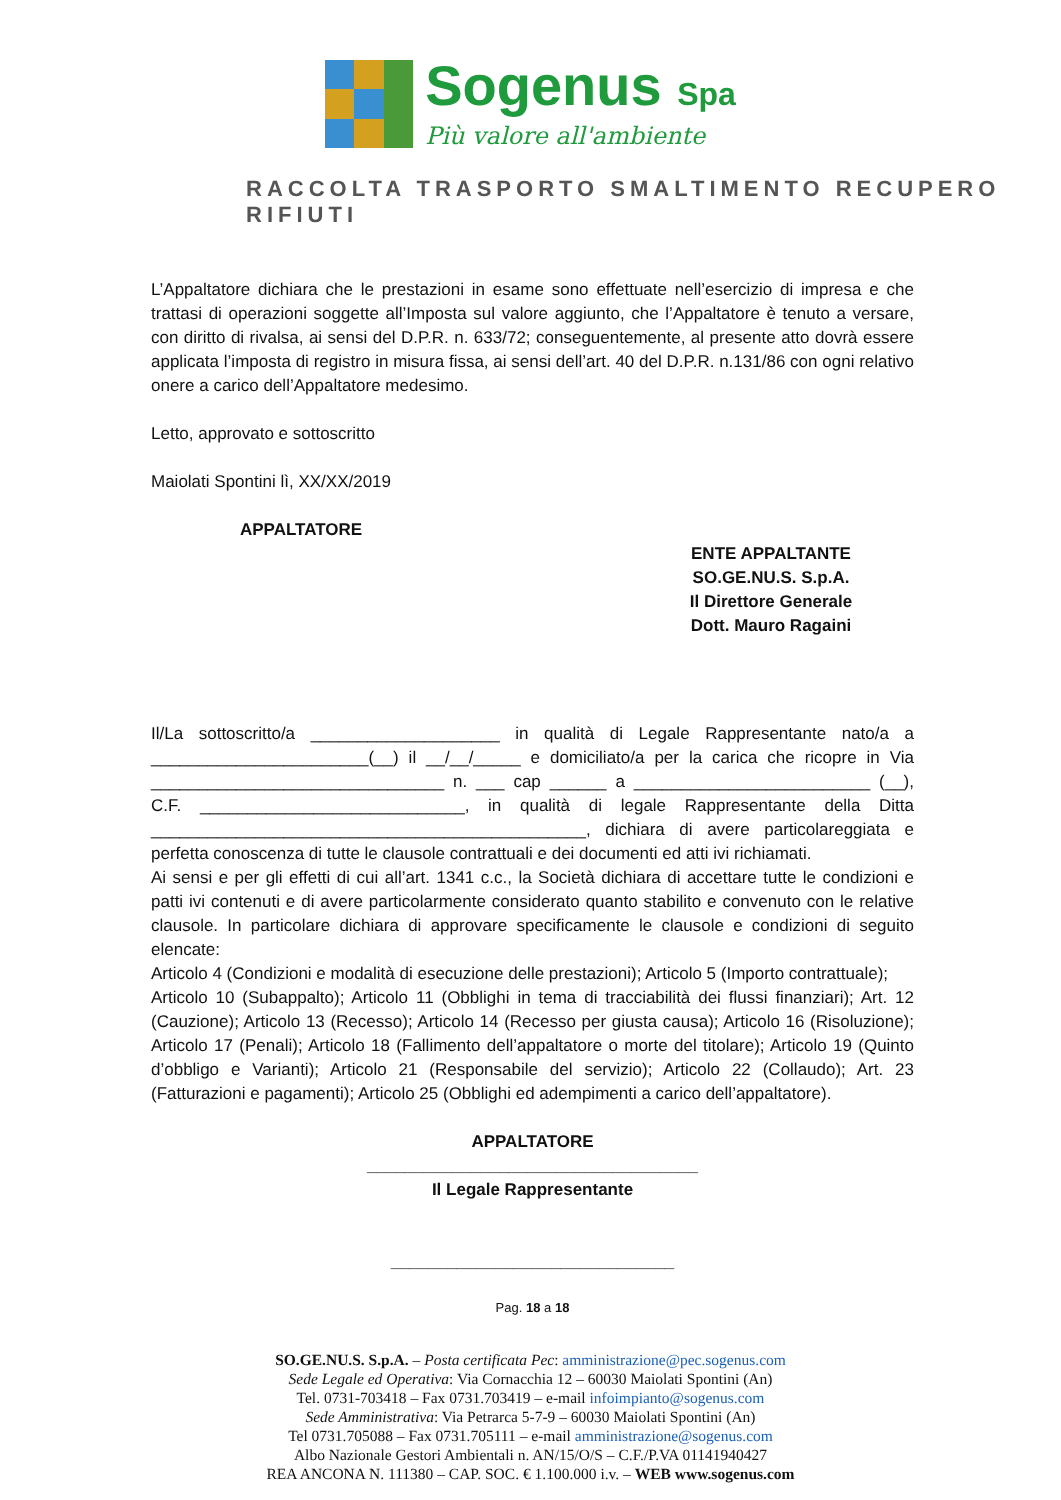Sogenus Spa
Più valore all'ambiente
RACCOLTA TRASPORTO SMALTIMENTO RECUPERO RIFIUTI
L’Appaltatore dichiara che le prestazioni in esame sono effettuate nell’esercizio di impresa e che trattasi di operazioni soggette all’Imposta sul valore aggiunto, che l’Appaltatore è tenuto a versare, con diritto di rivalsa, ai sensi del D.P.R. n. 633/72; conseguentemente, al presente atto dovrà essere applicata l’imposta di registro in misura fissa, ai sensi dell’art. 40 del D.P.R. n.131/86 con ogni relativo onere a carico dell’Appaltatore medesimo.
Letto, approvato e sottoscritto
Maiolati Spontini lì, XX/XX/2019
APPALTATORE
ENTE APPALTANTE
SO.GE.NU.S. S.p.A.
Il Direttore Generale
Dott. Mauro Ragaini
Il/La sottoscritto/a ____________________ in qualità di Legale Rappresentante nato/a a _______________________(__) il __/__/_____ e domiciliato/a per la carica che ricopre in Via _______________________________ n. ___ cap ______ a _________________________ (__), C.F. ____________________________, in qualità di legale Rappresentante della Ditta ______________________________________________, dichiara di avere particolareggiata e perfetta conoscenza di tutte le clausole contrattuali e dei documenti ed atti ivi richiamati.
Ai sensi e per gli effetti di cui all’art. 1341 c.c., la Società dichiara di accettare tutte le condizioni e patti ivi contenuti e di avere particolarmente considerato quanto stabilito e convenuto con le relative clausole. In particolare dichiara di approvare specificamente le clausole e condizioni di seguito elencate:
Articolo 4 (Condizioni e modalità di esecuzione delle prestazioni); Articolo 5 (Importo contrattuale);
Articolo 10 (Subappalto); Articolo 11 (Obblighi in tema di tracciabilità dei flussi finanziari); Art. 12 (Cauzione); Articolo 13 (Recesso); Articolo 14 (Recesso per giusta causa); Articolo 16 (Risoluzione); Articolo 17 (Penali); Articolo 18 (Fallimento dell’appaltatore o morte del titolare); Articolo 19 (Quinto d’obbligo e Varianti); Articolo 21 (Responsabile del servizio); Articolo 22 (Collaudo); Art. 23 (Fatturazioni e pagamenti); Articolo 25 (Obblighi ed adempimenti a carico dell’appaltatore).
APPALTATORE
___________________________________
Il Legale Rappresentante
______________________________
Pag. 18 a 18
SO.GE.NU.S. S.p.A. – Posta certificata Pec: amministrazione@pec.sogenus.com
Sede Legale ed Operativa: Via Cornacchia 12 – 60030 Maiolati Spontini (An)
Tel. 0731-703418 – Fax 0731.703419 – e-mail infoimpianto@sogenus.com
Sede Amministrativa: Via Petrarca 5-7-9 – 60030 Maiolati Spontini (An)
Tel 0731.705088 – Fax 0731.705111 – e-mail amministrazione@sogenus.com
Albo Nazionale Gestori Ambientali n. AN/15/O/S – C.F./P.VA 01141940427
REA ANCONA N. 111380 – CAP. SOC. € 1.100.000 i.v. – WEB www.sogenus.com